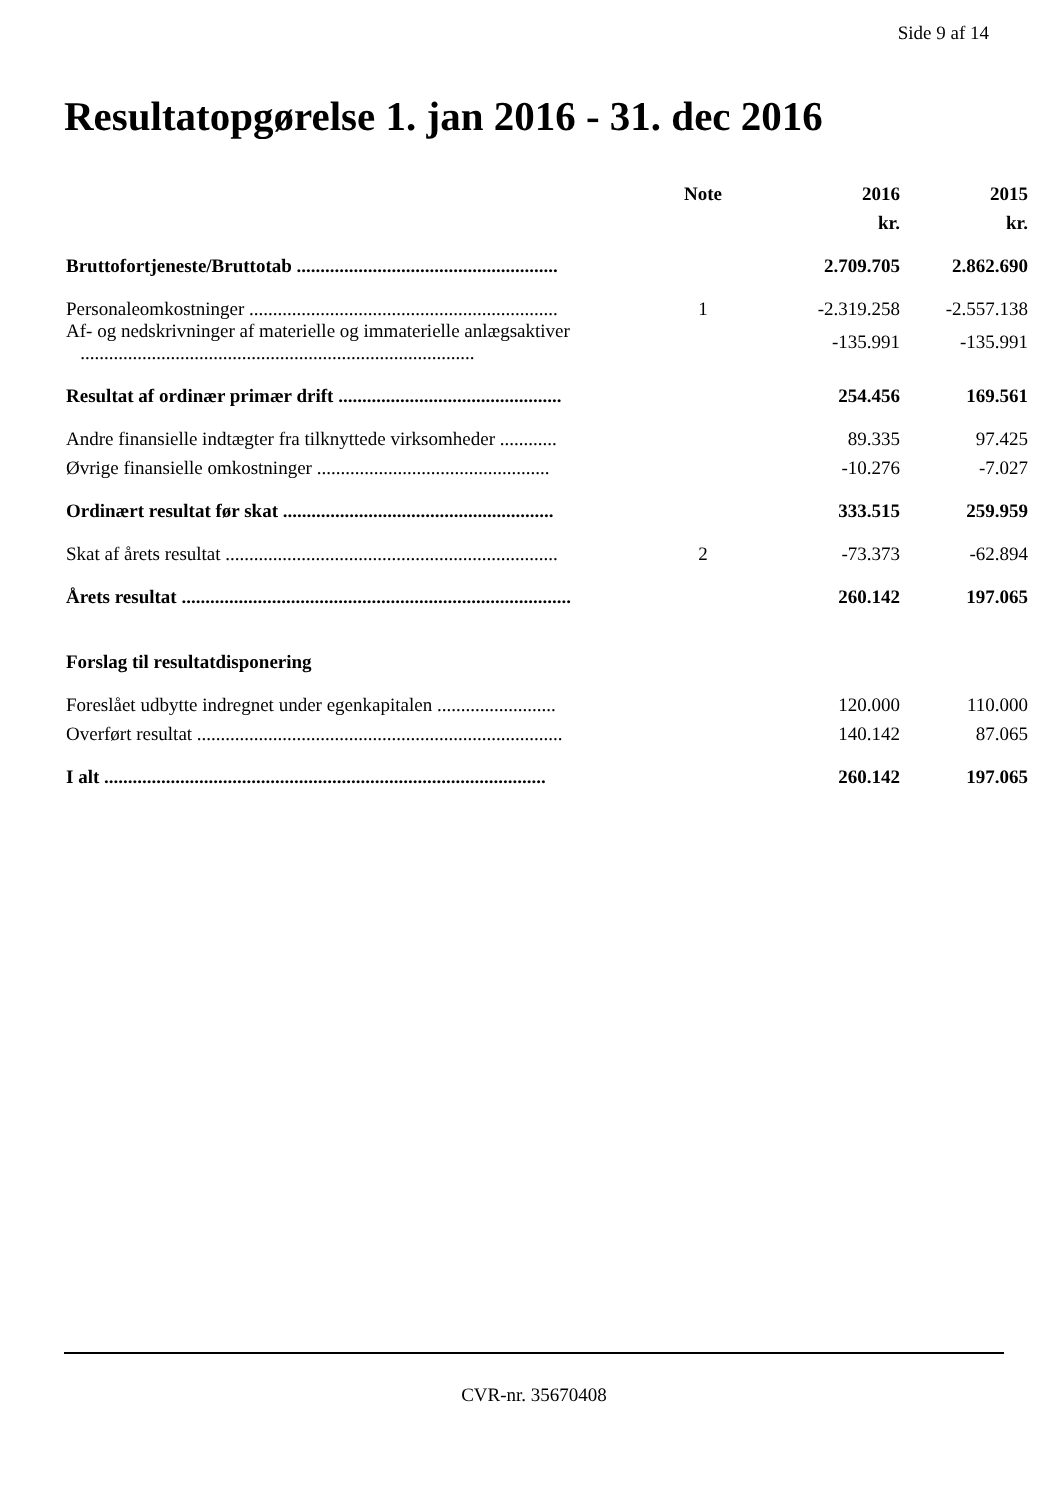Side 9 af 14
Resultatopgørelse 1. jan 2016 - 31. dec 2016
| | Note | 2016 | 2015 |
| --- | --- | --- | --- |
| | | kr. | kr. |
| Bruttofortjeneste/Bruttotab ....................................................... | | 2.709.705 | 2.862.690 |
| Personaleomkostninger ................................................................. | 1 | -2.319.258 | -2.557.138 |
| Af- og nedskrivninger af materielle og immaterielle anlægsaktiver ................................................................................... | | -135.991 | -135.991 |
| Resultat af ordinær primær drift ............................................... | | 254.456 | 169.561 |
| Andre finansielle indtægter fra tilknyttede virksomheder ............ | | 89.335 | 97.425 |
| Øvrige finansielle omkostninger ................................................. | | -10.276 | -7.027 |
| Ordinært resultat før skat ......................................................... | | 333.515 | 259.959 |
| Skat af årets resultat ...................................................................... | 2 | -73.373 | -62.894 |
| Årets resultat .................................................................................. | | 260.142 | 197.065 |
| Forslag til resultatdisponering | | | |
| Foreslået udbytte indregnet under egenkapitalen ......................... | | 120.000 | 110.000 |
| Overført resultat ............................................................................. | | 140.142 | 87.065 |
| I alt ............................................................................................. | | 260.142 | 197.065 |
CVR-nr. 35670408